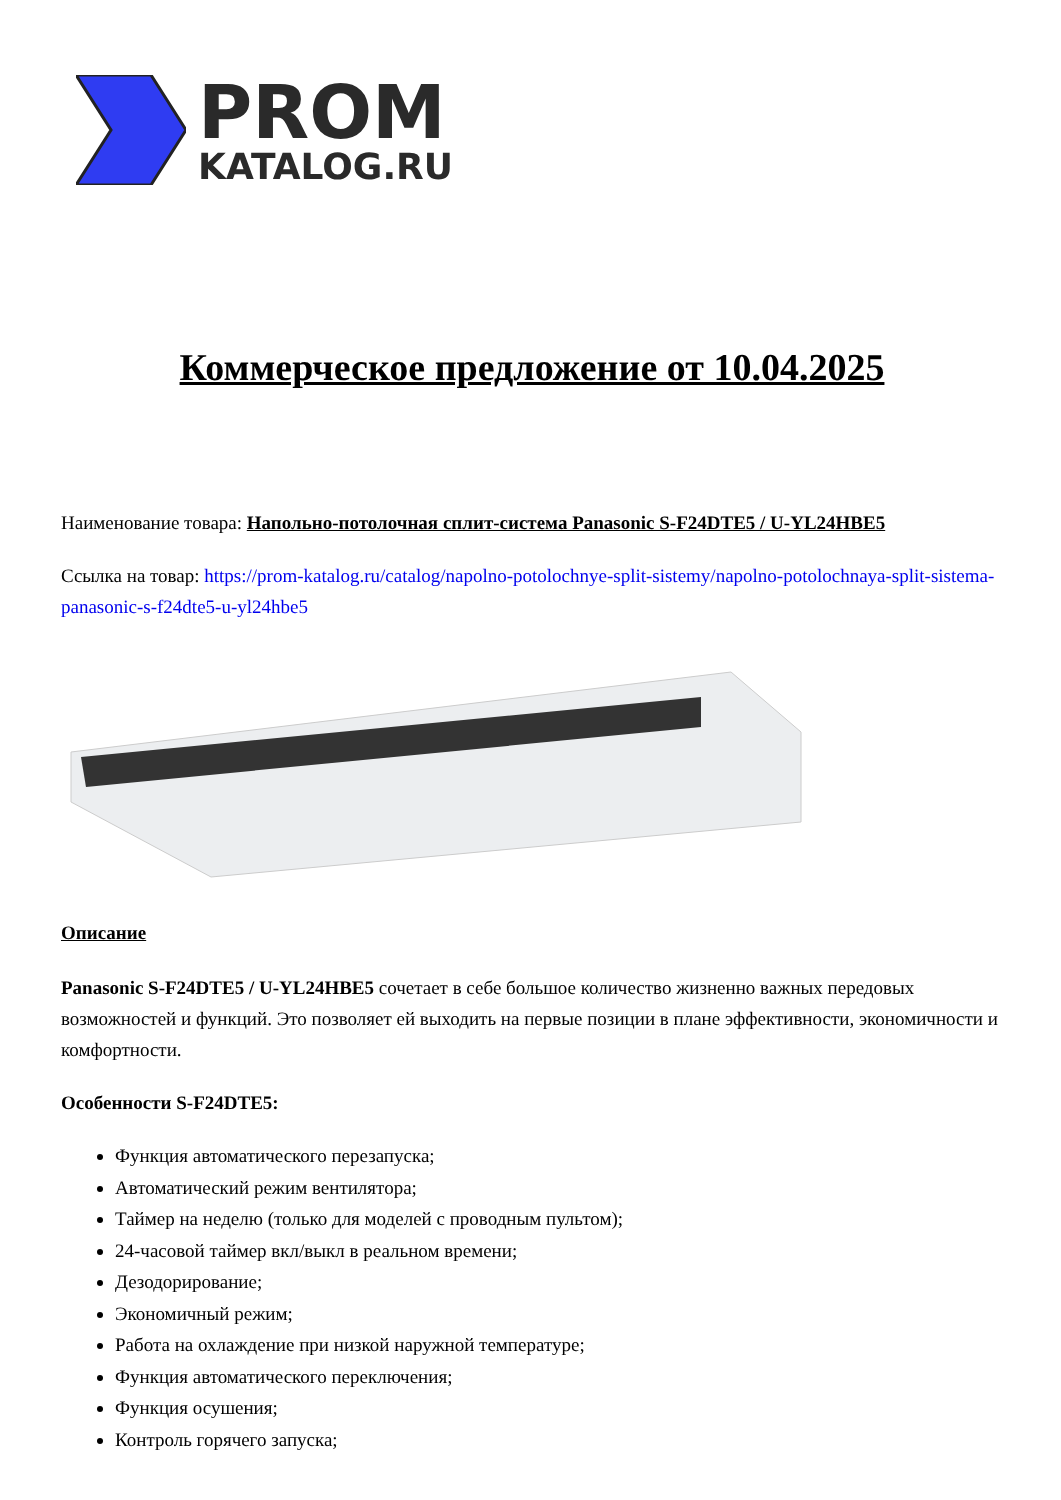PROM
KATALOG.RU
Коммерческое предложение от 10.04.2025
Наименование товара: Напольно-потолочная сплит-система Panasonic S-F24DTE5 / U-YL24HBE5
Ссылка на товар: https://prom-katalog.ru/catalog/napolno-potolochnye-split-sistemy/napolno-potolochnaya-split-sistema-panasonic-s-f24dte5-u-yl24hbe5
Описание
Panasonic S-F24DTE5 / U-YL24HBE5 сочетает в себе большое количество жизненно важных передовых возможностей и функций. Это позволяет ей выходить на первые позиции в плане эффективности, экономичности и комфортности.
Особенности S-F24DTE5:
Функция автоматического перезапуска;
Автоматический режим вентилятора;
Таймер на неделю (только для моделей с проводным пультом);
24-часовой таймер вкл/выкл в реальном времени;
Дезодорирование;
Экономичный режим;
Работа на охлаждение при низкой наружной температуре;
Функция автоматического переключения;
Функция осушения;
Контроль горячего запуска;